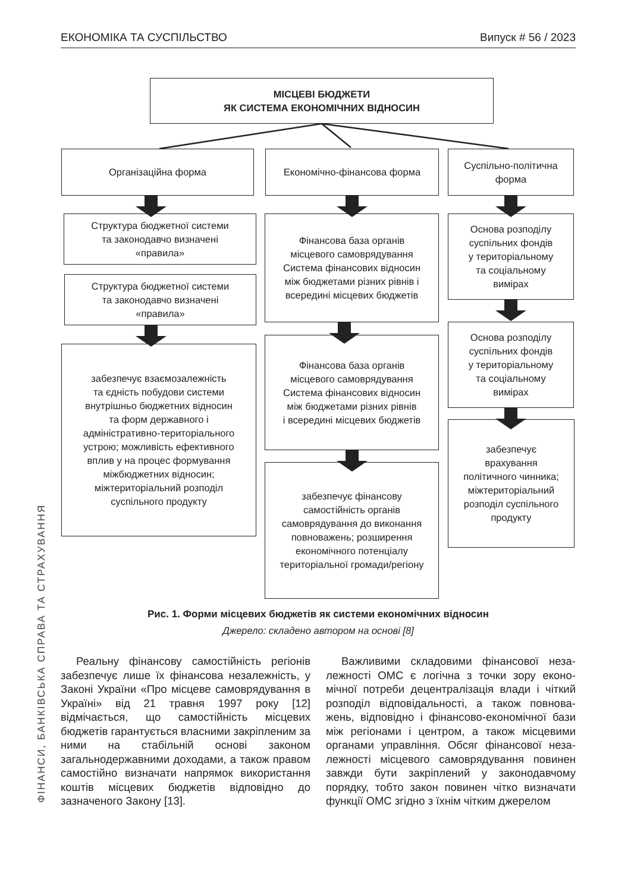ЕКОНОМІКА ТА СУСПІЛЬСТВО Випуск # 56 / 2023
ФІНАНСИ, БАНКІВСЬКА СПРАВА ТА СТРАХУВАННЯ
МІСЦЕВІ БЮДЖЕТИ
ЯК СИСТЕМА ЕКОНОМІЧНИХ ВІДНОСИН
Організаційна форма Економічно-фінансова форма
Суспільно-політична
форма
Структура бюджетної системи
та законодавчо визначені
«правила»
Структура бюджетної системи
та законодавчо визначені
«правила»
забезпечує взаємозалежність
та єдність побудови системи
внутрішньо бюджетних відносин
та форм державного і
адміністративно-територіального
устрою; можливість ефективного
вплив у на процес формування
міжбюджетних відносин;
міжтериторіальний розподіл
суспільного продукту
Фінансова база органів
місцевого самоврядування
Система фінансових відносин
між бюджетами різних рівнів і
всередині місцевих бюджетів
Фінансова база органів
місцевого самоврядування
Система фінансових відносин
між бюджетами різних рівнів
і всередині місцевих бюджетів
забезпечує фінансову
самостійність органів
самоврядування до виконання
повноважень; розширення
економічного потенціалу
територіальної громади/регіону
Основа розподілу
суспільних фондів
у територіальному
та соціальному
вимірах
Основа розподілу
суспільних фондів
у територіальному
та соціальному
вимірах
забезпечує
врахування
політичного чинника;
міжтериторіальний
розподіл суспільного
продукту
Рис. 1. Форми місцевих бюджетів як системи економічних відносин
Джерело: складено автором на основі [8]
Реальну фінансову самостійність регіонів забезпечує лише їх фінансова незалежність, у Законі України «Про місцеве самовряду­вання в Україні» від 21 травня 1997 року [12] відмічається, що самостійність місцевих бюджетів гарантується власними закріпле­ним за ними на стабільній основі законом загальнодержавними доходами, а також пра­вом самостійно визначати напрямок викорис­тання коштів місцевих бюджетів відповідно до зазначеного Закону [13].
Важливими складовими фінансової неза­лежності ОМС є логічна з точки зору еконо­мічної потреби децентралізація влади і чіткий розподіл відповідальності, а також повнова­жень, відповідно і фінансово-економічної бази між регіонами і центром, а також місцевими органами управління. Обсяг фінансової неза­лежності місцевого самоврядування повинен завжди бути закріплений у законодавчому порядку, тобто закон повинен чітко визначати функції ОМС згідно з їхнім чітким джерелом